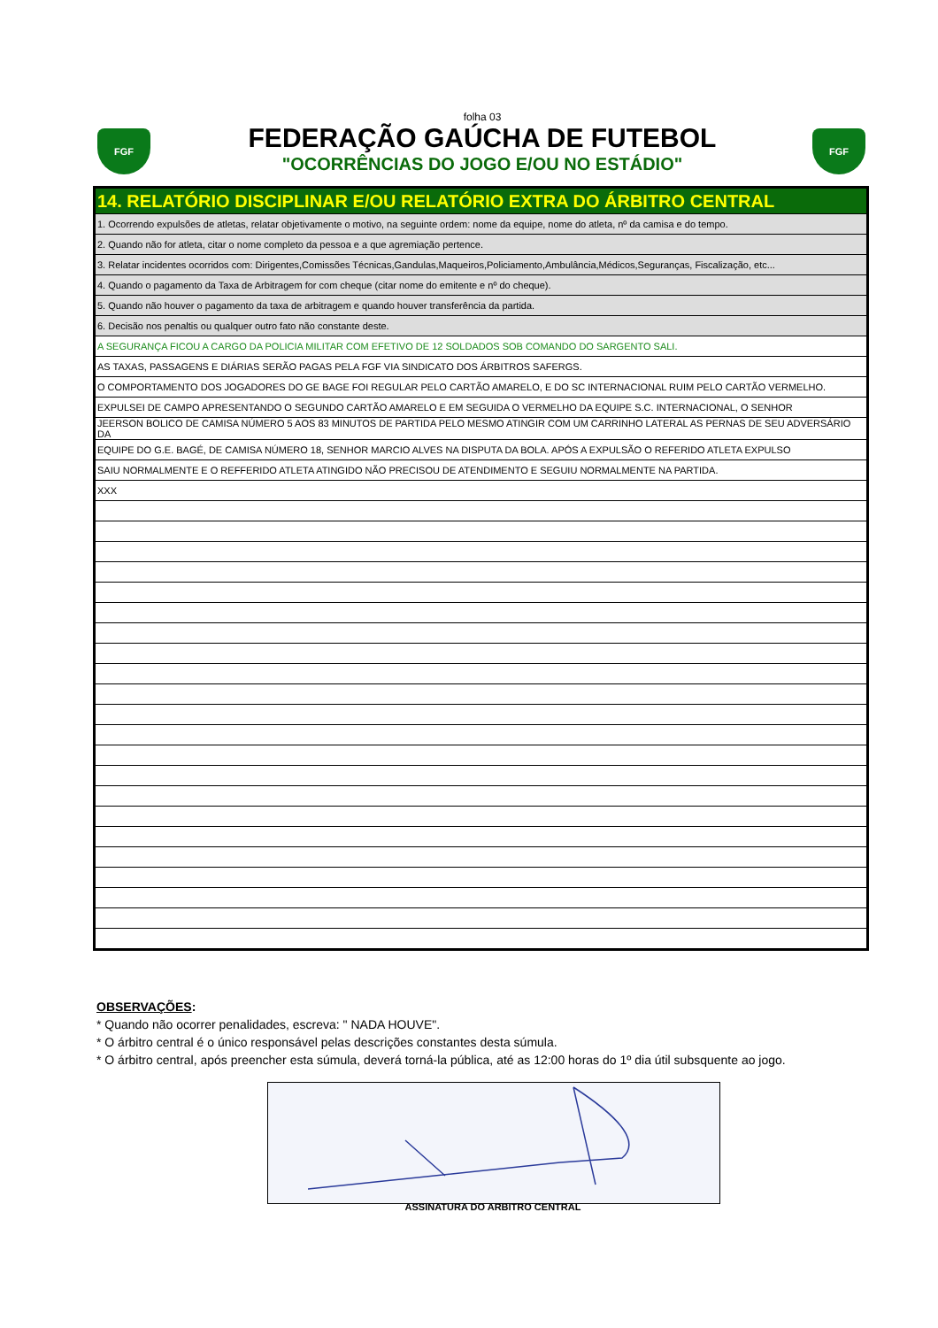FGF FGF
folha 03
FEDERAÇÃO GAÚCHA DE FUTEBOL
"OCORRÊNCIAS DO JOGO E/OU NO ESTÁDIO"
| 14. RELATÓRIO DISCIPLINAR E/OU RELATÓRIO EXTRA DO ÁRBITRO CENTRAL |
| 1. Ocorrendo expulsões de atletas, relatar objetivamente o motivo, na seguinte ordem: nome da equipe, nome do atleta, nº da camisa e do tempo. |
| 2. Quando não for atleta, citar o nome completo da pessoa e a que agremiação pertence. |
| 3. Relatar incidentes ocorridos com: Dirigentes,Comissões Técnicas,Gandulas,Maqueiros,Policiamento,Ambulância,Médicos,Seguranças, Fiscalização, etc... |
| 4. Quando o pagamento da Taxa de Arbitragem for com cheque (citar nome do emitente e nº do cheque). |
| 5. Quando não houver o pagamento da taxa de arbitragem e quando houver transferência da partida. |
| 6. Decisão nos penaltis ou qualquer outro fato não constante deste. |
| A SEGURANÇA FICOU A CARGO DA POLICIA MILITAR COM EFETIVO DE 12 SOLDADOS SOB COMANDO DO SARGENTO SALI. |
| AS TAXAS, PASSAGENS E DIÁRIAS SERÃO PAGAS PELA FGF VIA SINDICATO DOS ÁRBITROS SAFERGS. |
| O COMPORTAMENTO DOS JOGADORES DO GE BAGE FOI REGULAR PELO CARTÃO AMARELO, E DO SC INTERNACIONAL RUIM PELO CARTÃO VERMELHO. |
| EXPULSEI DE CAMPO APRESENTANDO O SEGUNDO CARTÃO AMARELO E EM SEGUIDA O VERMELHO DA EQUIPE S.C. INTERNACIONAL, O SENHOR |
| JEERSON BOLICO DE CAMISA NÚMERO 5 AOS 83 MINUTOS DE PARTIDA PELO MESMO ATINGIR COM UM CARRINHO LATERAL AS PERNAS DE SEU ADVERSÁRIO DA |
| EQUIPE DO G.E. BAGÉ, DE CAMISA NÚMERO 18, SENHOR MARCIO ALVES NA DISPUTA DA BOLA. APÓS A EXPULSÃO O REFERIDO ATLETA EXPULSO |
| SAIU NORMALMENTE E O REFFERIDO ATLETA ATINGIDO NÃO PRECISOU DE ATENDIMENTO E SEGUIU NORMALMENTE NA PARTIDA. |
| XXX |
OBSERVAÇÕES:
* Quando não ocorrer penalidades, escreva: " NADA HOUVE".
* O árbitro central é o único responsável pelas descrições constantes desta súmula.
* O árbitro central, após preencher esta súmula, deverá torná-la pública, até as 12:00 horas do 1º dia útil subsquente ao jogo.
ASSINATURA DO ARBITRO CENTRAL